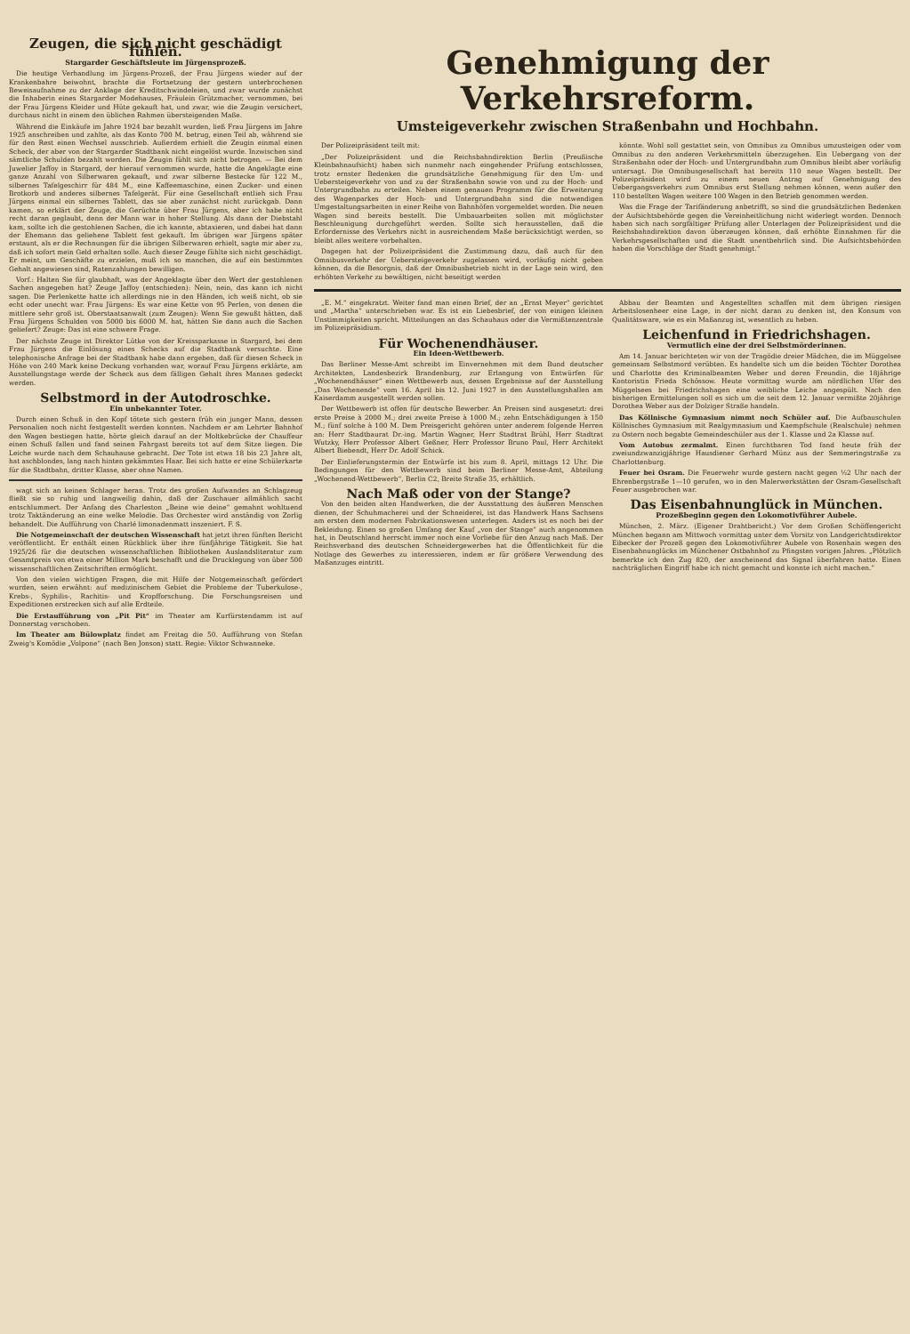Zeugen, die sich nicht geschädigt fühlen.
Stargarder Geschäftsleute im Jürgensprozeß.
Die heutige Verhandlung im Jürgens-Prozeß, der Frau Jürgens wieder auf der Krankenbahre beiwohnt, brachte die Fortsetzung der gestern unterbrochenen Beweisaufnahme zu der Anklage der Kreditschwindeleien, und zwar wurde zunächst die Inhaberin eines Stargarder Modehauses, Fräulein Grützmacher, vernommen, bei der Frau Jürgens Kleider und Hüte gekauft hat, und zwar, wie die Zeugin versichert, durchaus nicht in einem den üblichen Rahmen übersteigenden Maße.
Während die Einkäufe im Jahre 1924 bar bezahlt wurden, ließ Frau Jürgens im Jahre 1925 anschreiben und zahlte, als das Konto 700 M. betrug, einen Teil ab, während sie für den Rest einen Wechsel ausschrieb. Außerdem erhielt die Zeugin einmal einen Scheck, der aber von der Stargarder Stadtbank nicht eingelöst wurde. Inzwischen sind sämtliche Schulden bezahlt worden. Die Zeugin fühlt sich nicht betrogen. — Bei dem Juwelier Jaffoy in Stargard, der hierauf vernommen wurde, hatte die Angeklagte eine ganze Anzahl von Silberwaren gekauft, und zwar silberne Bestecke für 122 M., silbernes Tafelgeschirr für 484 M., eine Kaffeemaschine, einen Zucker- und einen Brotkorb und anderes silbernes Tafelgerät. Für eine Gesellschaft entlieh sich Frau Jürgens einmal ein silbernes Tablett, das sie aber zunächst nicht zurückgab. Dann kamen, so erklärt der Zeuge, die Gerüchte über Frau Jürgens, aber ich habe nicht recht daran geglaubt, denn der Mann war in hoher Stellung. Als dann der Diebstahl kam, sollte ich die gestohlenen Sachen, die ich kannte, abtaxieren, und dabei hat dann der Ehemann das geliehene Tablett fest gekauft. Im übrigen war Jürgens später erstaunt, als er die Rechnungen für die übrigen Silberwaren erhielt, sagte mir aber zu, daß ich sofort mein Geld erhalten solle. Auch dieser Zeuge fühlte sich nicht geschädigt. Er meint, um Geschäfte zu erzielen, muß ich so manchen, die auf ein bestimmtes Gehalt angewiesen sind, Ratenzahlungen bewilligen.
Vorf.: Halten Sie für glaubhaft, was der Angeklagte über den Wert der gestohlenen Sachen angegeben hat? Zeuge Jaffoy (entschieden): Nein, nein, das kann ich nicht sagen. Die Perlenkette hatte ich allerdings nie in den Händen, ich weiß nicht, ob sie echt oder unecht war. Frau Jürgens: Es war eine Kette von 95 Perlen, von denen die mittlere sehr groß ist. Oberstaatsanwalt (zum Zeugen): Wenn Sie gewußt hätten, daß Frau Jürgens Schulden von 5000 bis 6000 M. hat, hätten Sie dann auch die Sachen geliefert? Zeuge: Das ist eine schwere Frage.
Der nächste Zeuge ist Direktor Lütke von der Kreissparkasse in Stargard, bei dem Frau Jürgens die Einlösung eines Schecks auf die Stadtbank versuchte. Eine telephonische Anfrage bei der Stadtbank habe dann ergeben, daß für diesen Scheck in Höhe von 240 Mark keine Deckung vorhanden war, worauf Frau Jürgens erklärte, am Ausstellungstage werde der Scheck aus dem fälligen Gehalt ihres Mannes gedeckt werden.
Selbstmord in der Autodroschke.
Ein unbekannter Toter.
Durch einen Schuß in den Kopf tötete sich gestern früh ein junger Mann, dessen Personalien noch nicht festgestellt werden konnten. Nachdem er am Lehrter Bahnhof den Wagen bestiegen hatte, hörte gleich darauf an der Moltkebrücke der Chauffeur einen Schuß fallen und fand seinen Fahrgast bereits tot auf dem Sitze liegen. Die Leiche wurde nach dem Schauhause gebracht. Der Tote ist etwa 18 bis 23 Jahre alt, hat aschblondes, lang nach hinten gekämmtes Haar. Bei sich hatte er eine Schülerkarte für die Stadtbahn, dritter Klasse, aber ohne Namen.
wagt sich an keinen Schlager heran. Trotz des großen Aufwandes an Schlagzeug fließt sie so ruhig und langweilig dahin, daß der Zuschauer allmählich sacht entschlummert. Der Anfang des Charleston „Beine wie deine“ gemahnt wohltuend trotz Taktänderung an eine welke Melodie. Das Orchester wird anständig von Zorlig behandelt. Die Aufführung von Charlé limonadenmatt inszeniert. F. S.
Die Notgemeinschaft der deutschen Wissenschaft hat jetzt ihren fünften Bericht veröffentlicht. Er enthält einen Rückblick über ihre fünfjährige Tätigkeit. Sie hat 1925/26 für die deutschen wissenschaftlichen Bibliotheken Auslandsliteratur zum Gesamtpreis von etwa einer Million Mark beschafft und die Drucklegung von über 500 wissenschaftlichen Zeitschriften ermöglicht.
Von den vielen wichtigen Fragen, die mit Hilfe der Notgemeinschaft gefördert wurden, seien erwähnt: auf medizinischem Gebiet die Probleme der Tuberkulose-, Krebs-, Syphilis-, Rachitis- und Kropfforschung. Die Forschungsreisen und Expeditionen erstrecken sich auf alle Erdteile.
Die Erstaufführung von „Pit Pit“ im Theater am Kurfürstendamm ist auf Donnerstag verschoben.
Im Theater am Bülowplatz findet am Freitag die 50. Aufführung von Stefan Zweig's Komödie „Volpone“ (nach Ben Jonson) statt. Regie: Viktor Schwanneke.
Genehmigung der Verkehrsreform.
Umsteigeverkehr zwischen Straßenbahn und Hochbahn.
Der Polizeipräsident teilt mit:
„Der Polizeipräsident und die Reichsbahndirektion Berlin (Preußische Kleinbahnaufsicht) haben sich nunmehr nach eingehender Prüfung entschlossen, trotz ernster Bedenken die grundsätzliche Genehmigung für den Um- und Uebersteigeverkehr von und zu der Straßenbahn sowie von und zu der Hoch- und Untergrundbahn zu erteilen. Neben einem genauen Programm für die Erweiterung des Wagenparkes der Hoch- und Untergrundbahn sind die notwendigen Umgestaltungsarbeiten in einer Reihe von Bahnhöfen vorgemeldet worden. Die neuen Wagen sind bereits bestellt. Die Umbauarbeiten sollen mit möglichster Beschleunigung durchgeführt werden. Sollte sich herausstellen, daß die Erfordernisse des Verkehrs nicht in ausreichendem Maße berücksichtigt werden, so bleibt alles weitere vorbehalten.
Dagegen hat der Polizeipräsident die Zustimmung dazu, daß auch für den Omnibusverkehr der Uebersteigeverkehr zugelassen wird, vorläufig nicht geben können, da die Besorgnis, daß der Omnibusbetrieb nicht in der Lage sein wird, den erhöhten Verkehr zu bewältigen, nicht beseitigt werden
könnte. Wohl soll gestattet sein, von Omnibus zu Omnibus umzusteigen oder vom Omnibus zu den anderen Verkehrsmitteln überzugehen. Ein Uebergang von der Straßenbahn oder der Hoch- und Untergrundbahn zum Omnibus bleibt aber vorläufig untersagt. Die Omnibusgesellschaft hat bereits 110 neue Wagen bestellt. Der Polizeipräsident wird zu einem neuen Antrag auf Genehmigung des Uebergangsverkehrs zum Omnibus erst Stellung nehmen können, wenn außer den 110 bestellten Wagen weitere 100 Wagen in den Betrieb genommen werden.
Was die Frage der Tarifänderung anbetrifft, so sind die grundsätzlichen Bedenken der Aufsichtsbehörde gegen die Vereinheitlichung nicht widerlegt worden. Dennoch haben sich nach sorgfältiger Prüfung aller Unterlagen der Polizeipräsident und die Reichsbahndirektion davon überzeugen können, daß erhöhte Einnahmen für die Verkehrsgesellschaften und die Stadt unentbehrlich sind. Die Aufsichtsbehörden haben die Vorschläge der Stadt genehmigt.“
„E. M.“ eingekratzt. Weiter fand man einen Brief, der an „Ernst Meyer“ gerichtet und „Martha“ unterschrieben war. Es ist ein Liebesbrief, der von einigen kleinen Unstimmigkeiten spricht. Mitteilungen an das Schauhaus oder die Vermißtenzentrale im Polizeipräsidium.
Für Wochenendhäuser.
Ein Ideen-Wettbewerb.
Das Berliner Messe-Amt schreibt im Einvernehmen mit dem Bund deutscher Architekten, Landesbezirk Brandenburg, zur Erlangung von Entwürfen für „Wochenendhäuser“ einen Wettbewerb aus, dessen Ergebnisse auf der Ausstellung „Das Wochenende“ vom 16. April bis 12. Juni 1927 in den Ausstellungshallen am Kaiserdamm ausgestellt werden sollen.
Der Wettbewerb ist offen für deutsche Bewerber. An Preisen sind ausgesetzt: drei erste Preise à 2000 M.; drei zweite Preise à 1000 M.; zehn Entschädigungen à 150 M.; fünf solche à 100 M. Dem Preisgericht gehören unter anderem folgende Herren an: Herr Stadtbaurat Dr.-ing. Martin Wagner, Herr Stadtrat Brühl, Herr Stadtrat Wutzky, Herr Professor Albert Geßner, Herr Professor Bruno Paul, Herr Architekt Albert Biebendt, Herr Dr. Adolf Schick.
Der Einlieferungstermin der Entwürfe ist bis zum 8. April, mittags 12 Uhr. Die Bedingungen für den Wettbewerb sind beim Berliner Messe-Amt, Abteilung „Wochenend-Wettbewerb“, Berlin C2, Breite Straße 35, erhältlich.
Nach Maß oder von der Stange?
Von den beiden alten Handwerken, die der Ausstattung des äußeren Menschen dienen, der Schuhmacherei und der Schneiderei, ist das Handwerk Hans Sachsens am ersten dem modernen Fabrikationswesen unterlegen. Anders ist es noch bei der Bekleidung. Einen so großen Umfang der Kauf „von der Stange“ auch angenommen hat, in Deutschland herrscht immer noch eine Vorliebe für den Anzug nach Maß. Der Reichsverband des deutschen Schneidergewerbes hat die Öffentlichkeit für die Notlage des Gewerbes zu interessieren, indem er für größere Verwendung des Maßanzuges eintritt.
Abbau der Beamten und Angestellten schaffen mit dem übrigen riesigen Arbeitslosenheer eine Lage, in der nicht daran zu denken ist, den Konsum von Qualitätsware, wie es ein Maßanzug ist, wesentlich zu heben.
Leichenfund in Friedrichshagen.
Vermutlich eine der drei Selbstmörderinnen.
Am 14. Januar berichteten wir von der Tragödie dreier Mädchen, die im Müggelsee gemeinsam Selbstmord verübten. Es handelte sich um die beiden Töchter Dorothea und Charlotte des Kriminalbeamten Weber und deren Freundin, die 18jährige Kontoristin Frieda Schössow. Heute vormittag wurde am nördlichen Ufer des Müggelsees bei Friedrichshagen eine weibliche Leiche angespült. Nach den bisherigen Ermittelungen soll es sich um die seit dem 12. Januar vermißte 20jährige Dorothea Weber aus der Dolziger Straße handeln.
Das Köllnische Gymnasium nimmt noch Schüler auf. Die Aufbauschulen Köllnisches Gymnasium mit Realgymnasium und Kaempfschule (Realschule) nehmen zu Ostern noch begabte Gemeindeschüler aus der 1. Klasse und 2a Klasse auf.
Vom Autobus zermalmt. Einen furchtbaren Tod fand heute früh der zweiundzwanzigjährige Hausdiener Gerhard Münz aus der Semmeringstraße zu Charlottenburg.
Feuer bei Osram. Die Feuerwehr wurde gestern nacht gegen ½2 Uhr nach der Ehrenbergstraße 1—10 gerufen, wo in den Malerwerkstätten der Osram-Gesellschaft Feuer ausgebrochen war.
Das Eisenbahnunglück in München.
Prozeßbeginn gegen den Lokomotivführer Aubele.
München, 2. März. (Eigener Drahtbericht.) Vor dem Großen Schöffengericht München begann am Mittwoch vormittag unter dem Vorsitz von Landgerichtsdirektor Eibecker der Prozeß gegen den Lokomotivführer Aubele von Rosenhain wegen des Eisenbahnunglücks im Münchener Ostbahnhof zu Pfingsten vorigen Jahres. „Plötzlich bemerkte ich den Zug 820, der anscheinend das Signal überfahren hatte. Einen nachträglichen Eingriff habe ich nicht gemacht und konnte ich nicht machen.“